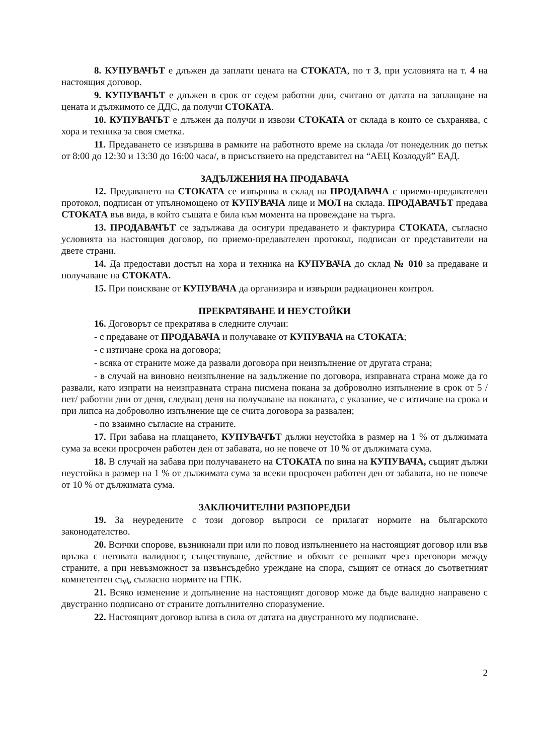8. КУПУВАЧЪТ е длъжен да заплати цената на СТОКАТА, по т 3, при условията на т. 4 на настоящия договор.
9. КУПУВАЧЪТ е длъжен в срок от седем работни дни, считано от датата на заплащане на цената и дължимото се ДДС, да получи СТОКАТА.
10. КУПУВАЧЪТ е длъжен да получи и извози СТОКАТА от склада в които се съхранява, с хора и техника за своя сметка.
11. Предаването се извършва в рамките на работното време на склада /от понеделник до петък от 8:00 до 12:30 и 13:30 до 16:00 часа/, в присъствието на представител на “АЕЦ Козлодуй” ЕАД.
ЗАДЪЛЖЕНИЯ НА ПРОДАВАЧА
12. Предаването на СТОКАТА се извършва в склад на ПРОДАВАЧА с приемо-предавателен протокол, подписан от упълномощено от КУПУВАЧА лице и МОЛ на склада. ПРОДАВАЧЪТ предава СТОКАТА във вида, в който същата е била към момента на провеждане на търга.
13. ПРОДАВАЧЪТ се задължава да осигури предаването и фактурира СТОКАТА, съгласно условията на настоящия договор, по приемо-предавателен протокол, подписан от представители на двете страни.
14. Да предостави достъп на хора и техника на КУПУВАЧА до склад № 010 за предаване и получаване на СТОКАТА.
15. При поискване от КУПУВАЧА да организира и извърши радиационен контрол.
ПРЕКРАТЯВАНЕ И НЕУСТОЙКИ
16. Договорът се прекратява в следните случаи:
- с предаване от ПРОДАВАЧА и получаване от КУПУВАЧА на СТОКАТА;
- с изтичане срока на договора;
- всяка от страните може да развали договора при неизпълнение от другата страна;
- в случай на виновно неизпълнение на задължение по договора, изправната страна може да го развали, като изпрати на неизправната страна писмена покана за доброволно изпълнение в срок от 5 /пет/ работни дни от деня, следващ деня на получаване на поканата, с указание, че с изтичане на срока и при липса на доброволно изпълнение ще се счита договора за развален;
- по взаимно съгласие на страните.
17. При забава на плащането, КУПУВАЧЪТ дължи неустойка в размер на 1 % от дължимата сума за всеки просрочен работен ден от забавата, но не повече от 10 % от дължимата сума.
18. В случай на забава при получаването на СТОКАТА по вина на КУПУВАЧА, същият дължи неустойка в размер на 1 % от дължимата сума за всеки просрочен работен ден от забавата, но не повече от 10 % от дължимата сума.
ЗАКЛЮЧИТЕЛНИ РАЗПОРЕДБИ
19. За неуредените с този договор въпроси се прилагат нормите на българското законодателство.
20. Всички спорове, възникнали при или по повод изпълнението на настоящият договор или във връзка с неговата валидност, съществуване, действие и обхват се решават чрез преговори между страните, а при невъзможност за извънсъдебно уреждане на спора, същият се отнася до съответният компетентен съд, съгласно нормите на ГПК.
21. Всяко изменение и допълнение на настоящият договор може да бъде валидно направено с двустранно подписано от страните допълнително споразумение.
22. Настоящият договор влиза в сила от датата на двустранното му подписване.
2